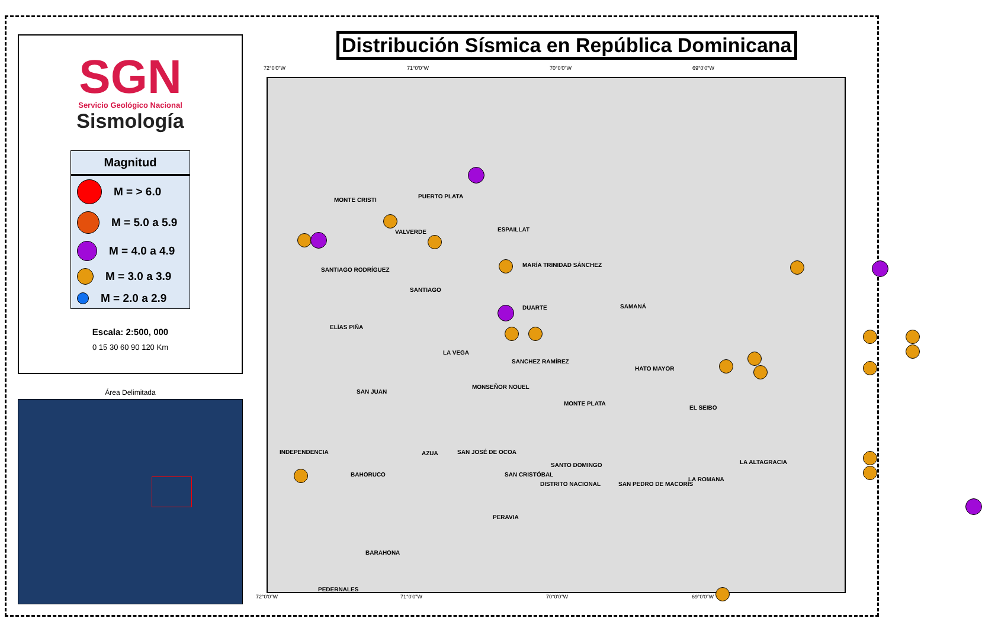Distribución Sísmica en República Dominicana
SGN
Servicio Geológico Nacional
Sismología
Magnitud
M = > 6.0
M = 5.0 a 5.9
M = 4.0 a 4.9
M = 3.0 a 3.9
M = 2.0 a 2.9
Escala: 2:500, 000
0 15 30 60 90 120 Km
Área Delimitada
72°0'0"W 71°0'0"W 70°0'0"W 69°0'0"W
MONTE CRISTI
PUERTO PLATA
VALVERDE ESPAILLAT
SANTIAGO RODRÍGUEZ
SANTIAGO
MARÍA TRINIDAD SÁNCHEZ
DUARTE SAMANÁ
ELÍAS PIÑA
LA VEGA
SANCHEZ RAMÍREZ
HATO MAYOR
SAN JUAN
MONSEÑOR NOUEL
MONTE PLATA
EL SEIBO
INDEPENDENCIA AZUA SAN JOSÉ DE OCOA
SANTO DOMINGO LA ALTAGRACIA
BAHORUCO SAN CRISTÓBAL
DISTRITO NACIONAL SAN PEDRO DE MACORÍS
LA ROMANA
PERAVIA
BARAHONA
PEDERNALES
72°0'0"W 71°0'0"W 70°0'0"W 69°0'0"W